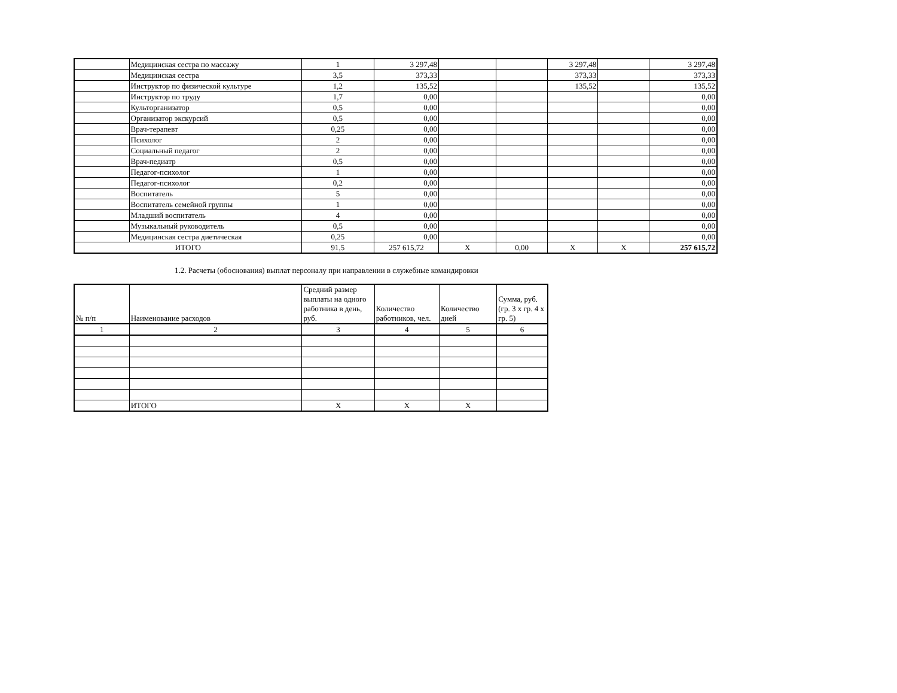| | Медицинская сестра по массажу | 1 | 3 297,48 | | | 3 297,48 | | 3 297,48 |
| | Медицинская сестра | 3,5 | 373,33 | | | 373,33 | | 373,33 |
| | Инструктор по физической культуре | 1,2 | 135,52 | | | 135,52 | | 135,52 |
| | Инструктор по труду | 1,7 | 0,00 | | | | | 0,00 |
| | Культорганизатор | 0,5 | 0,00 | | | | | 0,00 |
| | Организатор экскурсий | 0,5 | 0,00 | | | | | 0,00 |
| | Врач-терапевт | 0,25 | 0,00 | | | | | 0,00 |
| | Психолог | 2 | 0,00 | | | | | 0,00 |
| | Социальный педагог | 2 | 0,00 | | | | | 0,00 |
| | Врач-педиатр | 0,5 | 0,00 | | | | | 0,00 |
| | Педагог-психолог | 1 | 0,00 | | | | | 0,00 |
| | Педагог-психолог | 0,2 | 0,00 | | | | | 0,00 |
| | Воспитатель | 5 | 0,00 | | | | | 0,00 |
| | Воспитатель семейной группы | 1 | 0,00 | | | | | 0,00 |
| | Младший воспитатель | 4 | 0,00 | | | | | 0,00 |
| | Музыкальный руководитель | 0,5 | 0,00 | | | | | 0,00 |
| | Медицинская сестра диетическая | 0,25 | 0,00 | | | | | 0,00 |
| ИТОГО | | 91,5 | 257 615,72 | X | 0,00 | X | X | 257 615,72 |
1.2. Расчеты (обоснования) выплат персоналу при направлении в служебные командировки
| № п/п | Наименование расходов | Средний размер выплаты на одного работника в день, руб. | Количество работников, чел. | Количество дней | Сумма, руб. (гр. 3 х гр. 4 х гр. 5) |
| --- | --- | --- | --- | --- | --- |
| 1 | 2 | 3 | 4 | 5 | 6 |
| | ИТОГО | X | X | X | |